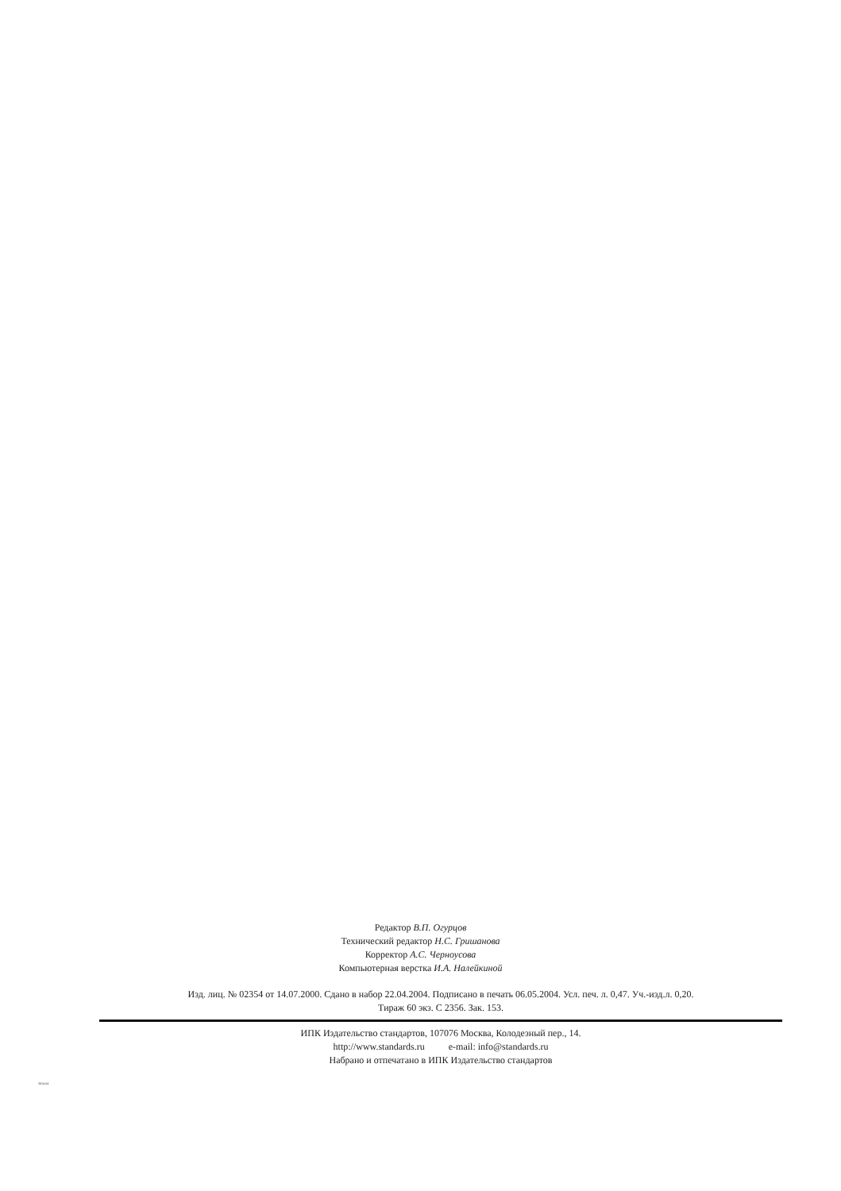Редактор В.П. Огурцов
Технический редактор Н.С. Гришанова
Корректор А.С. Черноусова
Компьютерная верстка И.А. Налейкиной
Изд. лиц. № 02354 от 14.07.2000. Сдано в набор 22.04.2004. Подписано в печать 06.05.2004. Усл. печ. л. 0,47. Уч.-изд.л. 0,20.
Тираж 60 экз. С 2356. Зак. 153.
ИПК Издательство стандартов, 107076 Москва, Колодезный пер., 14.
http://www.standards.ru e-mail: info@standards.ru
Набрано и отпечатано в ИПК Издательство стандартов
2614-04